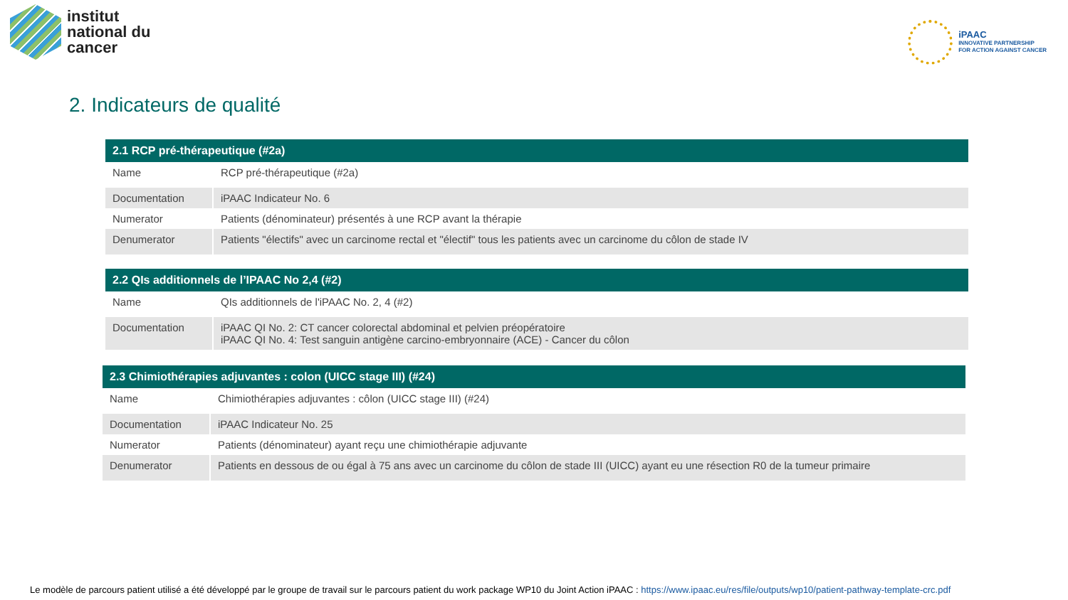institut
national du
cancer
iPAAC
INNOVATIVE PARTNERSHIP
FOR ACTION AGAINST CANCER
2. Indicateurs de qualité
| 2.1 RCP pré-thérapeutique (#2a) | |
| --- | --- |
| Name | RCP pré-thérapeutique (#2a) |
| Documentation | iPAAC Indicateur No. 6 |
| Numerator | Patients (dénominateur) présentés à une RCP avant la thérapie |
| Denumerator | Patients "électifs" avec un carcinome rectal et "électif" tous les patients avec un carcinome du côlon de stade IV |
| 2.2 QIs additionnels de l’IPAAC No 2,4 (#2) | |
| --- | --- |
| Name | QIs additionnels de l'iPAAC No. 2, 4 (#2) |
| Documentation | iPAAC QI No. 2: CT cancer colorectal abdominal et pelvien préopératoire iPAAC QI No. 4: Test sanguin antigène carcino-embryonnaire (ACE) - Cancer du côlon |
| 2.3 Chimiothérapies adjuvantes : colon (UICC stage III) (#24) | |
| --- | --- |
| Name | Chimiothérapies adjuvantes : côlon (UICC stage III) (#24) |
| Documentation | iPAAC Indicateur No. 25 |
| Numerator | Patients (dénominateur) ayant reçu une chimiothérapie adjuvante |
| Denumerator | Patients en dessous de ou égal à 75 ans avec un carcinome du côlon de stade III (UICC) ayant eu une résection R0 de la tumeur primaire |
Le modèle de parcours patient utilisé a été développé par le groupe de travail sur le parcours patient du work package WP10 du Joint Action iPAAC : https://www.ipaac.eu/res/file/outputs/wp10/patient-pathway-template-crc.pdf